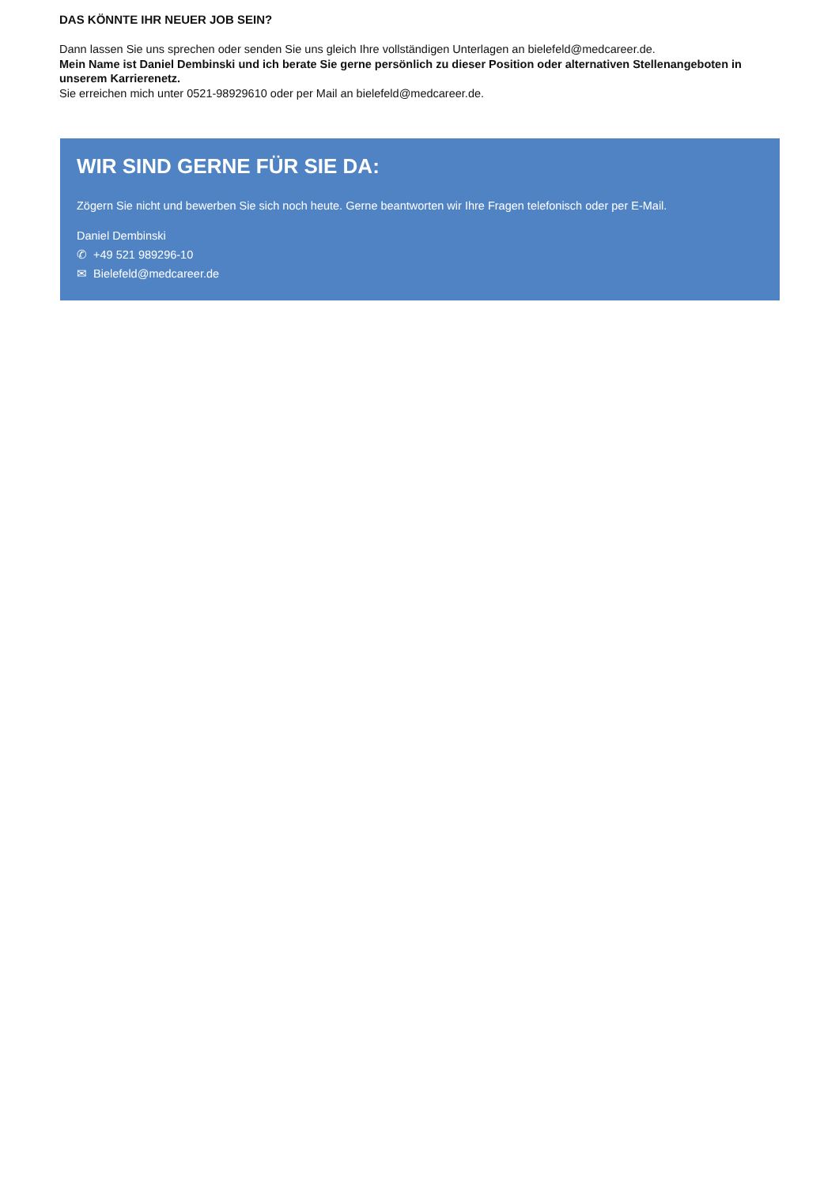DAS KÖNNTE IHR NEUER JOB SEIN?
Dann lassen Sie uns sprechen oder senden Sie uns gleich Ihre vollständigen Unterlagen an bielefeld@medcareer.de.
Mein Name ist Daniel Dembinski und ich berate Sie gerne persönlich zu dieser Position oder alternativen Stellenangeboten in unserem Karrierenetz.
Sie erreichen mich unter 0521-98929610 oder per Mail an bielefeld@medcareer.de.
WIR SIND GERNE FÜR SIE DA:
Zögern Sie nicht und bewerben Sie sich noch heute. Gerne beantworten wir Ihre Fragen telefonisch oder per E-Mail.
Daniel Dembinski
✆ +49 521 989296-10
✉ Bielefeld@medcareer.de